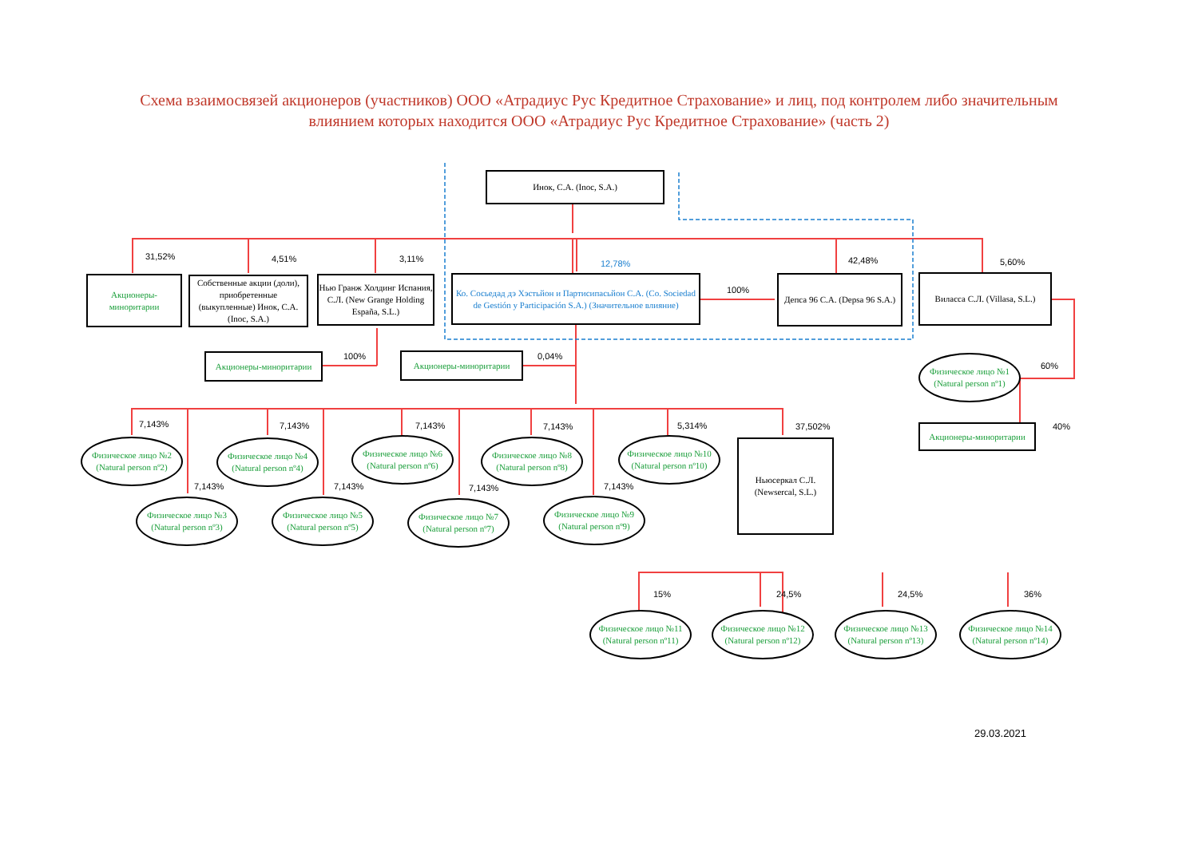Схема взаимосвязей акционеров (участников) ООО «Атрадиус Рус Кредитное Страхование» и лиц, под контролем либо значительным влиянием которых находится ООО «Атрадиус Рус Кредитное Страхование» (часть 2)
Инок, С.А. (Inoc, S.A.)
31,52% 4,51% 3,11% 12,78% 42,48% 5,60%
Акционеры-миноритарии
Собственные акции (доли), приобретенные (выкупленные) Инок, С.А. (Inoc, S.A.)
Нью Гранж Холдинг Испания, С.Л. (New Grange Holding España, S.L.)
Ко. Сосьедад дэ Хэстьйон и Партисипасьйон С.А. (Co. Sociedad de Gestión y Participación S.A.) (Значительное влияние)
100%
Депса 96 С.А. (Depsa 96 S.A.)
Виласса С.Л. (Villasa, S.L.)
Акционеры-миноритарии 100% Акционеры-миноритарии 0,04%
Физическое лицо №1 (Natural person nº1)
60%
Акционеры-миноритарии 40% 7,143%
Физическое лицо №2 (Natural person nº2)
7,143%
Физическое лицо №3 (Natural person nº3)
7,143%
Физическое лицо №4 (Natural person nº4)
7,143%
Физическое лицо №5 (Natural person nº5)
7,143%
Физическое лицо №6 (Natural person nº6)
7,143%
Физическое лицо №7 (Natural person nº7)
7,143%
Физическое лицо №8 (Natural person nº8)
7,143%
Физическое лицо №9 (Natural person nº9)
5,314%
Физическое лицо №10 (Natural person nº10)
37,502%
Ньюсеркал С.Л. (Newsercal, S.L.)
15% 24,5% 24,5% 36%
Физическое лицо №11 (Natural person nº11)
Физическое лицо №12 (Natural person nº12)
Физическое лицо №13 (Natural person nº13)
Физическое лицо №14 (Natural person nº14)
29.03.2021